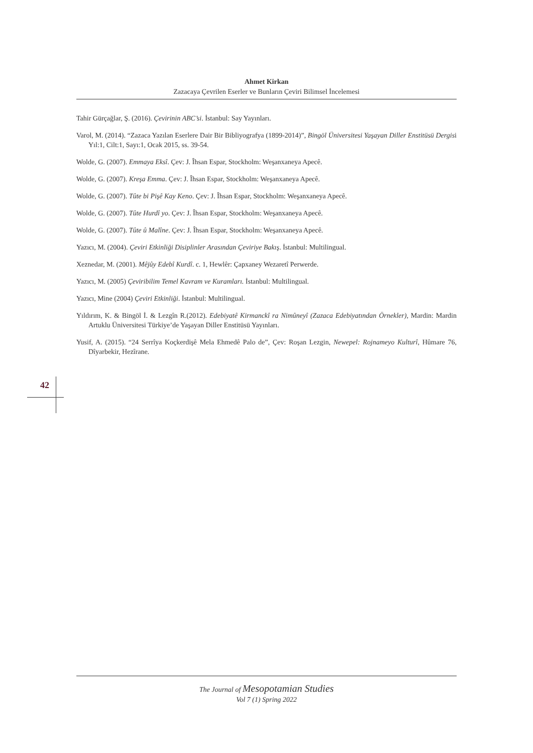Ahmet Kirkan
Zazacaya Çevrilen Eserler ve Bunların Çeviri Bilimsel İncelemesi
Tahir Gürçağlar, Ş. (2016). Çevirinin ABC’si. İstanbul: Say Yayınları.
Varol, M. (2014). “Zazaca Yazılan Eserlere Dair Bir Bibliyografya (1899-2014)”, Bingöl Üniversitesi Yaşayan Diller Enstitüsü Dergisi Yıl:1, Cilt:1, Sayı:1, Ocak 2015, ss. 39-54.
Wolde, G. (2007). Emmaya Eksî. Çev: J. Îhsan Espar, Stockholm: Weşanxaneya Apecê.
Wolde, G. (2007). Kreşa Emma. Çev: J. Îhsan Espar, Stockholm: Weşanxaneya Apecê.
Wolde, G. (2007). Tûte bi Pişê Kay Keno. Çev: J. Îhsan Espar, Stockholm: Weşanxaneya Apecê.
Wolde, G. (2007). Tûte Hurdî yo. Çev: J. Îhsan Espar, Stockholm: Weşanxaneya Apecê.
Wolde, G. (2007). Tûte û Malîne. Çev: J. Îhsan Espar, Stockholm: Weşanxaneya Apecê.
Yazıcı, M. (2004). Çeviri Etkinliği Disiplinler Arasından Çeviriye Bakış. İstanbul: Multilingual.
Xeznedar, M. (2001). Mêjûy Edebî Kurdî. c. 1, Hewlêr: Çapxaney Wezaretî Perwerde.
Yazıcı, M. (2005) Çeviribilim Temel Kavram ve Kuramları. İstanbul: Multilingual.
Yazıcı, Mine (2004) Çeviri Etkinliği. İstanbul: Multilingual.
Yıldırım, K. & Bingöl İ. & Lezgîn R.(2012). Edebiyatê Kirmanckî ra Nimûneyî (Zazaca Edebiyatından Örnekler), Mardin: Mardin Artuklu Üniversitesi Türkiye’de Yaşayan Diller Enstitüsü Yayınları.
Yusif, A. (2015). “24 Serrîya Koçkerdişê Mela Ehmedê Palo de”, Çev: Roşan Lezgin, Newepel: Rojnameyo Kulturî, Hûmare 76, Dîyarbekir, Hezîrane.
42
The Journal of Mesopotamian Studies
Vol 7 (1) Spring 2022